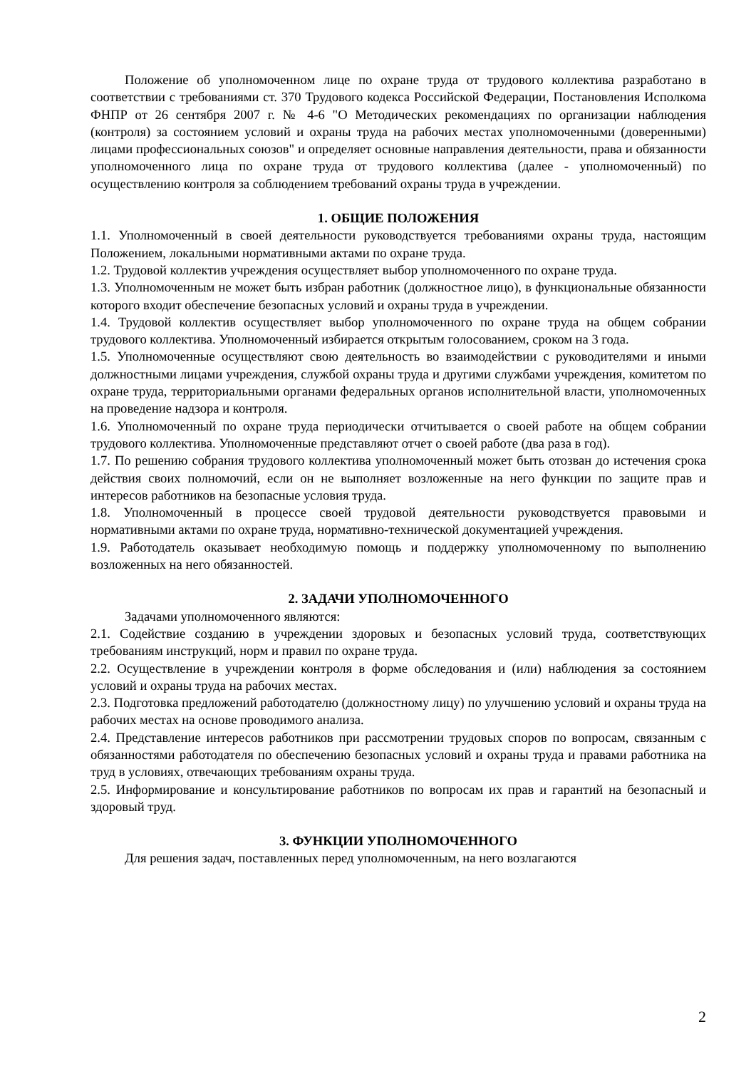Положение об уполномоченном лице по охране труда от трудового коллектива разработано в соответствии с требованиями ст. 370 Трудового кодекса Российской Федерации, Постановления Исполкома ФНПР от 26 сентября 2007 г. № 4-6 "О Методических рекомендациях по организации наблюдения (контроля) за состоянием условий и охраны труда на рабочих местах уполномоченными (доверенными) лицами профессиональных союзов" и определяет основные направления деятельности, права и обязанности уполномоченного лица по охране труда от трудового коллектива (далее - уполномоченный) по осуществлению контроля за соблюдением требований охраны труда в учреждении.
1. ОБЩИЕ ПОЛОЖЕНИЯ
1.1. Уполномоченный в своей деятельности руководствуется требованиями охраны труда, настоящим Положением, локальными нормативными актами по охране труда.
1.2. Трудовой коллектив учреждения осуществляет выбор уполномоченного по охране труда.
1.3. Уполномоченным не может быть избран работник (должностное лицо), в функциональные обязанности которого входит обеспечение безопасных условий и охраны труда в учреждении.
1.4. Трудовой коллектив осуществляет выбор уполномоченного по охране труда на общем собрании трудового коллектива. Уполномоченный избирается открытым голосованием, сроком на 3 года.
1.5. Уполномоченные осуществляют свою деятельность во взаимодействии с руководителями и иными должностными лицами учреждения, службой охраны труда и другими службами учреждения, комитетом по охране труда, территориальными органами федеральных органов исполнительной власти, уполномоченных на проведение надзора и контроля.
1.6. Уполномоченный по охране труда периодически отчитывается о своей работе на общем собрании трудового коллектива. Уполномоченные представляют отчет о своей работе (два раза в год).
1.7. По решению собрания трудового коллектива уполномоченный может быть отозван до истечения срока действия своих полномочий, если он не выполняет возложенные на него функции по защите прав и интересов работников на безопасные условия труда.
1.8. Уполномоченный в процессе своей трудовой деятельности руководствуется правовыми и нормативными актами по охране труда, нормативно-технической документацией учреждения.
1.9. Работодатель оказывает необходимую помощь и поддержку уполномоченному по выполнению возложенных на него обязанностей.
2. ЗАДАЧИ УПОЛНОМОЧЕННОГО
Задачами уполномоченного являются:
2.1. Содействие созданию в учреждении здоровых и безопасных условий труда, соответствующих требованиям инструкций, норм и правил по охране труда.
2.2. Осуществление в учреждении контроля в форме обследования и (или) наблюдения за состоянием условий и охраны труда на рабочих местах.
2.3. Подготовка предложений работодателю (должностному лицу) по улучшению условий и охраны труда на рабочих местах на основе проводимого анализа.
2.4. Представление интересов работников при рассмотрении трудовых споров по вопросам, связанным с обязанностями работодателя по обеспечению безопасных условий и охраны труда и правами работника на труд в условиях, отвечающих требованиям охраны труда.
2.5. Информирование и консультирование работников по вопросам их прав и гарантий на безопасный и здоровый труд.
3. ФУНКЦИИ УПОЛНОМОЧЕННОГО
Для решения задач, поставленных перед уполномоченным, на него возлагаются
2